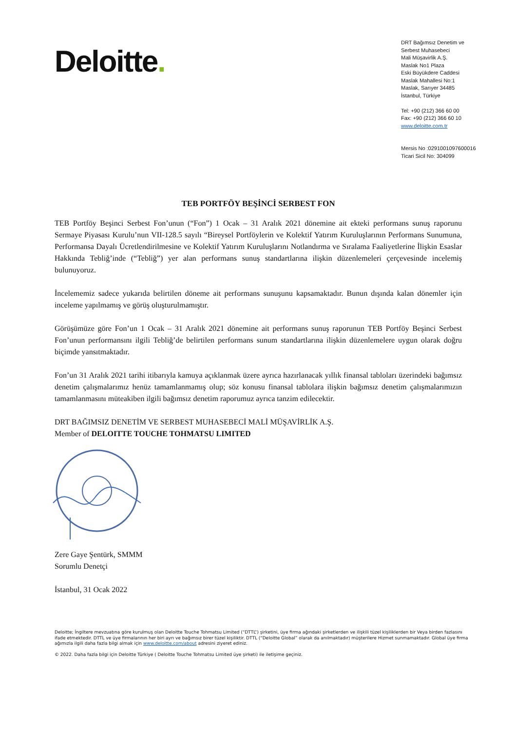Deloitte.
DRT Bağımsız Denetim ve
Serbest Muhasebeci
Mali Müşavirlik A.Ş.
Maslak No1 Plaza
Eski Büyükdere Caddesi
Maslak Mahallesi No:1
Maslak, Sarıyer 34485
İstanbul, Türkiye
Tel: +90 (212) 366 60 00
Fax: +90 (212) 366 60 10
www.deloitte.com.tr
Mersis No :0291001097600016
Ticari Sicil No: 304099
TEB PORTFÖY BEŞİNCİ SERBEST FON
TEB Portföy Beşinci Serbest Fon’unun (“Fon”) 1 Ocak – 31 Aralık 2021 dönemine ait ekteki performans sunuş raporunu Sermaye Piyasası Kurulu’nun VII-128.5 sayılı “Bireysel Portföylerin ve Kolektif Yatırım Kuruluşlarının Performans Sunumuna, Performansa Dayalı Ücretlendirilmesine ve Kolektif Yatırım Kuruluşlarını Notlandırma ve Sıralama Faaliyetlerine İlişkin Esaslar Hakkında Tebliğ’inde (“Tebliğ”) yer alan performans sunuş standartlarına ilişkin düzenlemeleri çerçevesinde incelemiş bulunuyoruz.
İncelememiz sadece yukarıda belirtilen döneme ait performans sunuşunu kapsamaktadır. Bunun dışında kalan dönemler için inceleme yapılmamış ve görüş oluşturulmamıştır.
Görüşümüze göre Fon’un 1 Ocak – 31 Aralık 2021 dönemine ait performans sunuş raporunun TEB Portföy Beşinci Serbest Fon’unun performansını ilgili Tebliğ’de belirtilen performans sunum standartlarına ilişkin düzenlemelere uygun olarak doğru biçimde yansıtmaktadır.
Fon’un 31 Aralık 2021 tarihi itibarıyla kamuya açıklanmak üzere ayrıca hazırlanacak yıllık finansal tabloları üzerindeki bağımsız denetim çalışmalarımız henüz tamamlanmamış olup; söz konusu finansal tablolara ilişkin bağımsız denetim çalışmalarımızın tamamlanmasını müteakiben ilgili bağımsız denetim raporumuz ayrıca tanzim edilecektir.
DRT BAĞIMSIZ DENETİM VE SERBEST MUHASEBECİ MALİ MÜŞAVİRLİK A.Ş.
Member of DELOITTE TOUCHE TOHMATSU LIMITED
Zere Gaye Şentürk, SMMM
Sorumlu Denetçi
İstanbul, 31 Ocak 2022
Deloitte; İngiltere mevzuatına göre kurulmuş olan Deloitte Touche Tohmatsu Limited (“DTTL”) şirketini, üye firma ağındaki şirketlerden ve ilişkili tüzel kişiliklerden bir Veya birden fazlasını ifade etmektedir. DTTL ve üye firmalarının her biri ayrı ve bağımsız birer tüzel kişiliktir. DTTL (“Deloitte Global” olarak da anılmaktadır) müşterilere Hizmet sunmamaktadır. Global üye firma ağımızla ilgili daha fazla bilgi almak için www.deloitte.com/about adresini ziyeret ediniz.
© 2022. Daha fazla bilgi için Deloitte Türkiye ( Deloitte Touche Tohmatsu Limited üye şirketi) ile iletişime geçiniz.